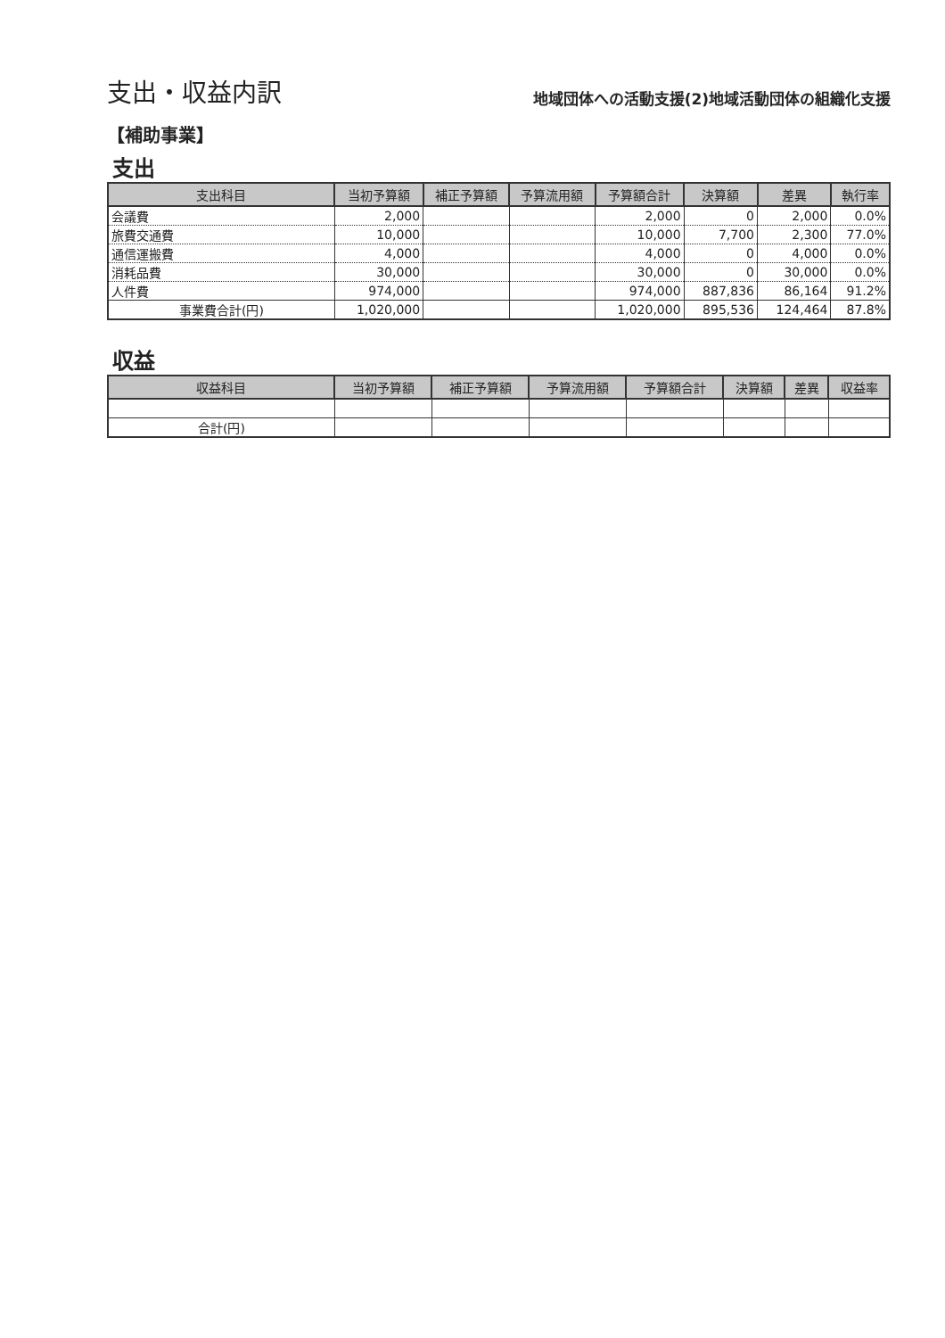支出・収益内訳
地域団体への活動支援(2)地域活動団体の組織化支援
【補助事業】
支出
| 支出科目 | 当初予算額 | 補正予算額 | 予算流用額 | 予算額合計 | 決算額 | 差異 | 執行率 |
| --- | --- | --- | --- | --- | --- | --- | --- |
| 会議費 | 2,000 | | | 2,000 | 0 | 2,000 | 0.0% |
| 旅費交通費 | 10,000 | | | 10,000 | 7,700 | 2,300 | 77.0% |
| 通信運搬費 | 4,000 | | | 4,000 | 0 | 4,000 | 0.0% |
| 消耗品費 | 30,000 | | | 30,000 | 0 | 30,000 | 0.0% |
| 人件費 | 974,000 | | | 974,000 | 887,836 | 86,164 | 91.2% |
| 事業費合計(円) | 1,020,000 | | | 1,020,000 | 895,536 | 124,464 | 87.8% |
収益
| 収益科目 | 当初予算額 | 補正予算額 | 予算流用額 | 予算額合計 | 決算額 | 差異 | 収益率 |
| --- | --- | --- | --- | --- | --- | --- | --- |
| 合計(円) | | | | | | | |